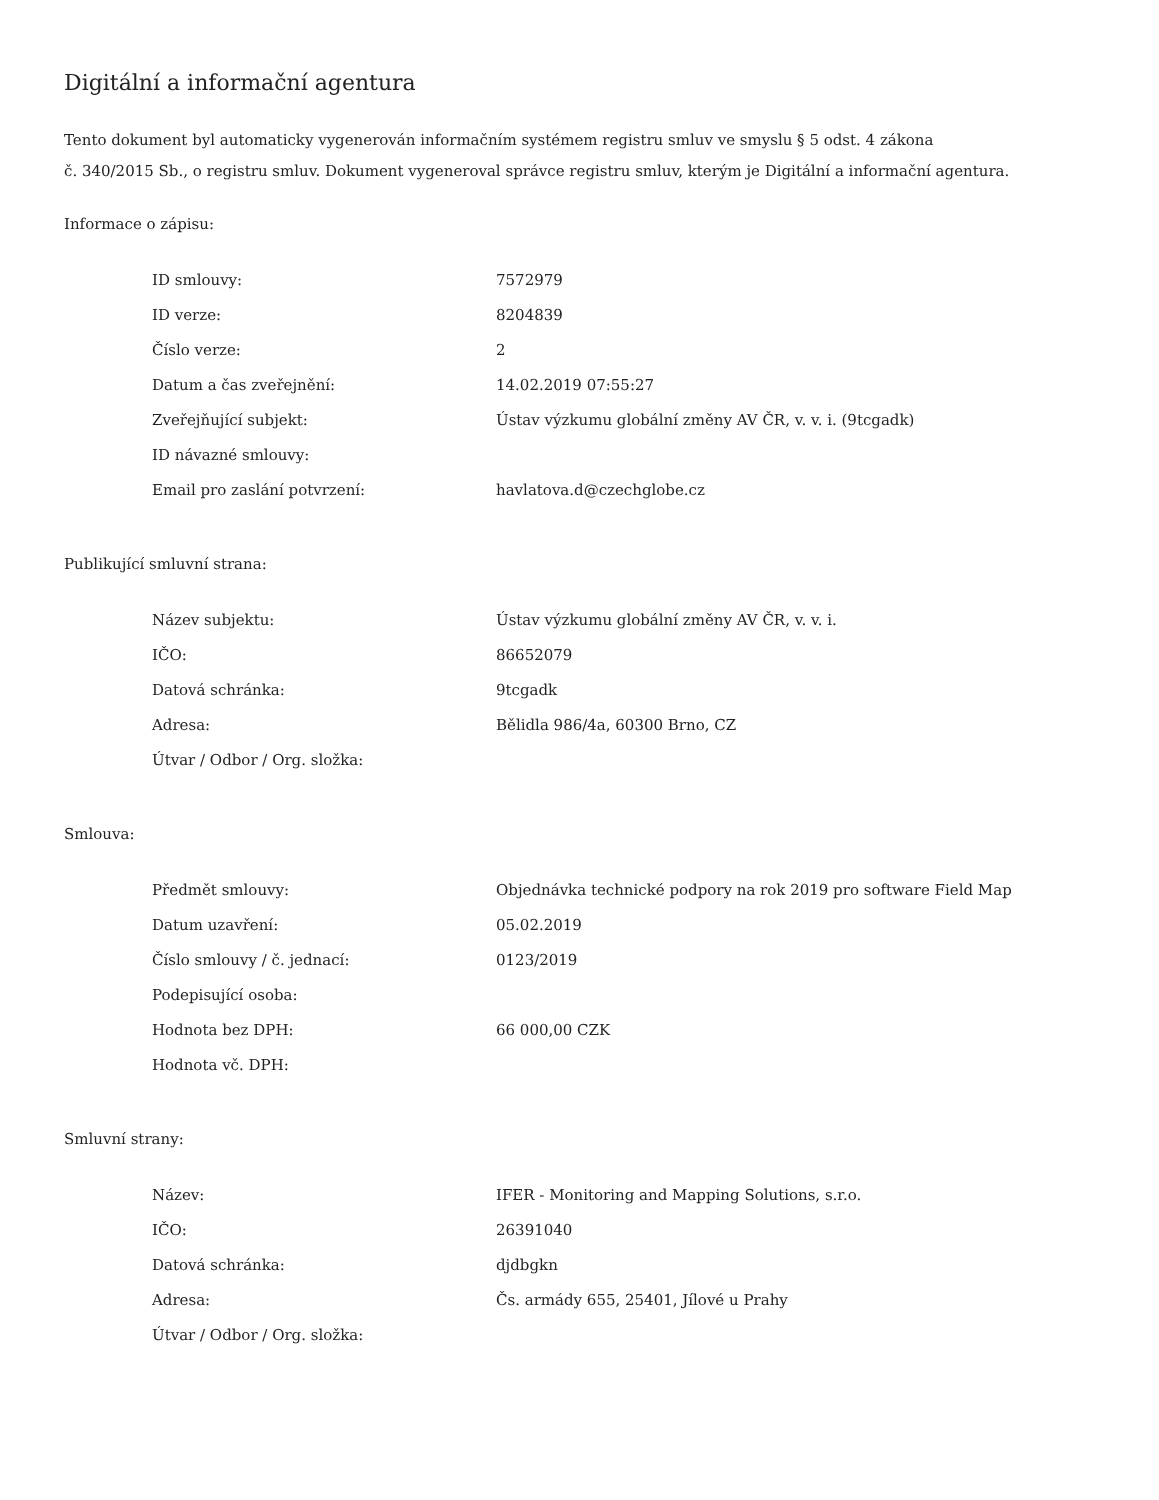Digitální a informační agentura
Tento dokument byl automaticky vygenerován informačním systémem registru smluv ve smyslu § 5 odst. 4 zákona
č. 340/2015 Sb., o registru smluv. Dokument vygeneroval správce registru smluv, kterým je Digitální a informační agentura.
Informace o zápisu:
| ID smlouvy: | 7572979 |
| ID verze: | 8204839 |
| Číslo verze: | 2 |
| Datum a čas zveřejnění: | 14.02.2019 07:55:27 |
| Zveřejňující subjekt: | Ústav výzkumu globální změny AV ČR, v. v. i. (9tcgadk) |
| ID návazné smlouvy: | |
| Email pro zaslání potvrzení: | havlatova.d@czechglobe.cz |
Publikující smluvní strana:
| Název subjektu: | Ústav výzkumu globální změny AV ČR, v. v. i. |
| IČO: | 86652079 |
| Datová schránka: | 9tcgadk |
| Adresa: | Bělidla 986/4a, 60300 Brno, CZ |
| Útvar / Odbor / Org. složka: | |
Smlouva:
| Předmět smlouvy: | Objednávka technické podpory na rok 2019 pro software Field Map |
| Datum uzavření: | 05.02.2019 |
| Číslo smlouvy / č. jednací: | 0123/2019 |
| Podepisující osoba: | |
| Hodnota bez DPH: | 66 000,00 CZK |
| Hodnota vč. DPH: | |
Smluvní strany:
| Název: | IFER - Monitoring and Mapping Solutions, s.r.o. |
| IČO: | 26391040 |
| Datová schránka: | djdbgkn |
| Adresa: | Čs. armády 655, 25401, Jílové u Prahy |
| Útvar / Odbor / Org. složka: | |